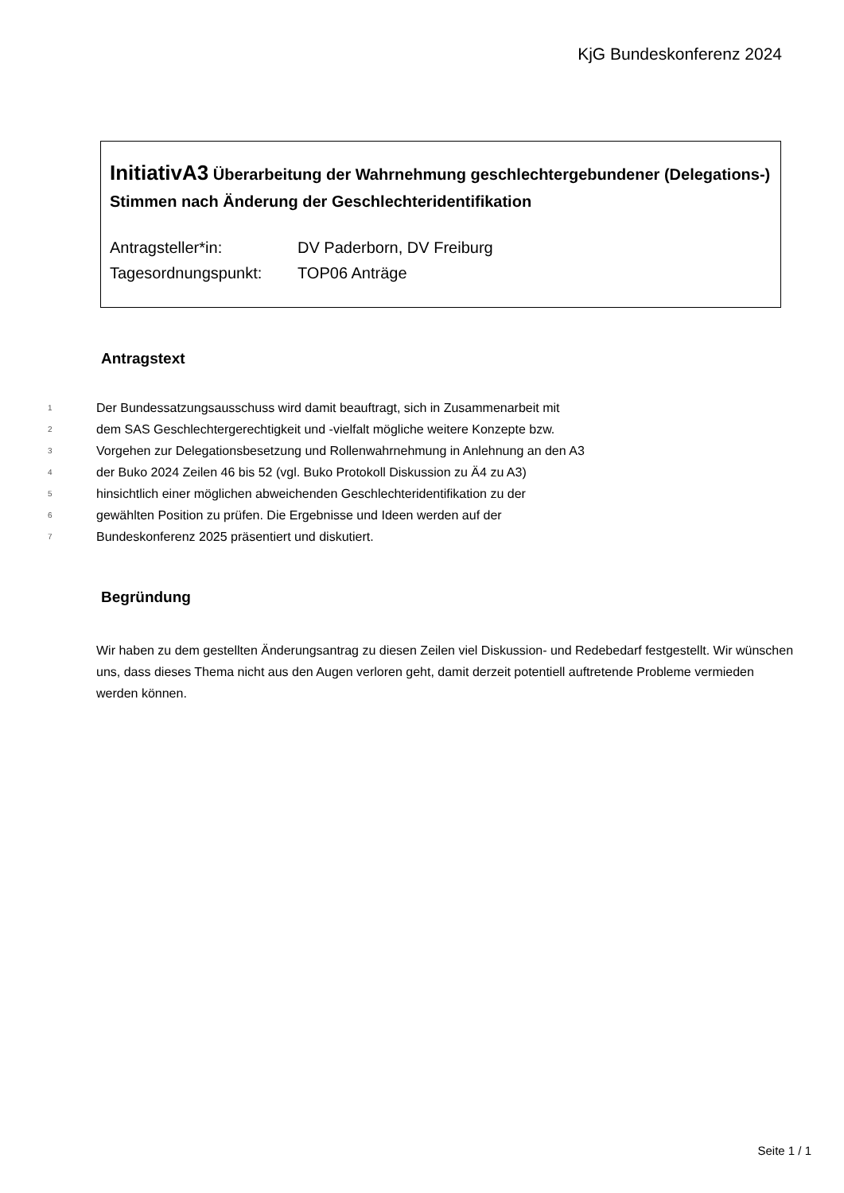KjG Bundeskonferenz 2024
InitiativA3 Überarbeitung der Wahrnehmung geschlechtergebundener (Delegations-) Stimmen nach Änderung der Geschlechteridentifikation
| Antragsteller*in: | DV Paderborn, DV Freiburg |
| Tagesordnungspunkt: | TOP06 Anträge |
Antragstext
1 Der Bundessatzungsausschuss wird damit beauftragt, sich in Zusammenarbeit mit
2 dem SAS Geschlechtergerechtigkeit und -vielfalt mögliche weitere Konzepte bzw.
3 Vorgehen zur Delegationsbesetzung und Rollenwahrnehmung in Anlehnung an den A3
4 der Buko 2024 Zeilen 46 bis 52 (vgl. Buko Protokoll Diskussion zu Ä4 zu A3)
5 hinsichtlich einer möglichen abweichenden Geschlechteridentifikation zu der
6 gewählten Position zu prüfen. Die Ergebnisse und Ideen werden auf der
7 Bundeskonferenz 2025 präsentiert und diskutiert.
Begründung
Wir haben zu dem gestellten Änderungsantrag zu diesen Zeilen viel Diskussion- und Redebedarf festgestellt. Wir wünschen uns, dass dieses Thema nicht aus den Augen verloren geht, damit derzeit potentiell auftretende Probleme vermieden werden können.
Seite 1 / 1